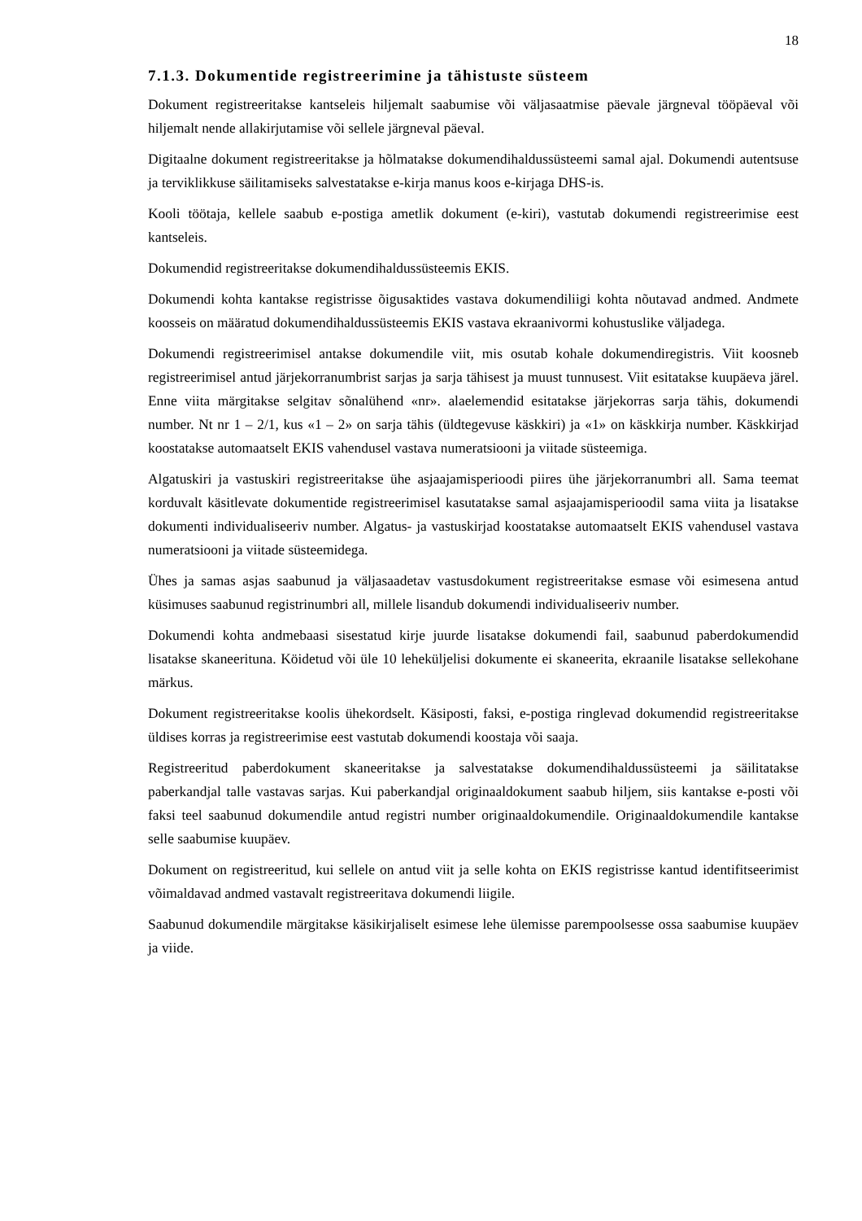18
7.1.3. Dokumentide registreerimine ja tähistuste süsteem
Dokument registreeritakse kantseleis hiljemalt saabumise või väljasaatmise päevale järgneval tööpäeval või hiljemalt nende allakirjutamise või sellele järgneval päeval.
Digitaalne dokument registreeritakse ja hõlmatakse dokumendihaldussüsteemi samal ajal. Dokumendi autentsuse ja terviklikkuse säilitamiseks salvestatakse e-kirja manus koos e-kirjaga DHS-is.
Kooli töötaja, kellele saabub e-postiga ametlik dokument (e-kiri), vastutab dokumendi registreerimise eest kantseleis.
Dokumendid registreeritakse dokumendihaldussüsteemis EKIS.
Dokumendi kohta kantakse registrisse õigusaktides vastava dokumendiliigi kohta nõutavad andmed. Andmete koosseis on määratud dokumendihaldussüsteemis EKIS vastava ekraanivormi kohustuslike väljadega.
Dokumendi registreerimisel antakse dokumendile viit, mis osutab kohale dokumendiregistris. Viit koosneb registreerimisel antud järjekorranumbrist sarjas ja sarja tähisest ja muust tunnusest. Viit esitatakse kuupäeva järel. Enne viita märgitakse selgitav sõnalühend «nr». alaelemendid esitatakse järjekorras sarja tähis, dokumendi number. Nt nr 1 – 2/1, kus «1 – 2» on sarja tähis (üldtegevuse käskkiri) ja «1» on käskkirja number. Käskkirjad koostatakse automaatselt EKIS vahendusel vastava numeratsiooni ja viitade süsteemiga.
Algatuskiri ja vastuskiri registreeritakse ühe asjaajamisperioodi piires ühe järjekorranumbri all. Sama teemat korduvalt käsitlevate dokumentide registreerimisel kasutatakse samal asjaajamisperioodil sama viita ja lisatakse dokumenti individualiseeriv number. Algatus- ja vastuskirjad koostatakse automaatselt EKIS vahendusel vastava numeratsiooni ja viitade süsteemidega.
Ühes ja samas asjas saabunud ja väljasaadetav vastusdokument registreeritakse esmase või esimesena antud küsimuses saabunud registrinumbri all, millele lisandub dokumendi individualiseeriv number.
Dokumendi kohta andmebaasi sisestatud kirje juurde lisatakse dokumendi fail, saabunud paberdokumendid lisatakse skaneerituna. Köidetud või üle 10 leheküljelisi dokumente ei skaneerita, ekraanile lisatakse sellekohane märkus.
Dokument registreeritakse koolis ühekordselt. Käsiposti, faksi, e-postiga ringlevad dokumendid registreeritakse üldises korras ja registreerimise eest vastutab dokumendi koostaja või saaja.
Registreeritud paberdokument skaneeritakse ja salvestatakse dokumendihaldussüsteemi ja säilitatakse paberkandjal talle vastavas sarjas. Kui paberkandjal originaaldokument saabub hiljem, siis kantakse e-posti või faksi teel saabunud dokumendile antud registri number originaaldokumendile. Originaaldokumendile kantakse selle saabumise kuupäev.
Dokument on registreeritud, kui sellele on antud viit ja selle kohta on EKIS registrisse kantud identifitseerimist võimaldavad andmed vastavalt registreeritava dokumendi liigile.
Saabunud dokumendile märgitakse käsikirjaliselt esimese lehe ülemisse parempoolsesse ossa saabumise kuupäev ja viide.